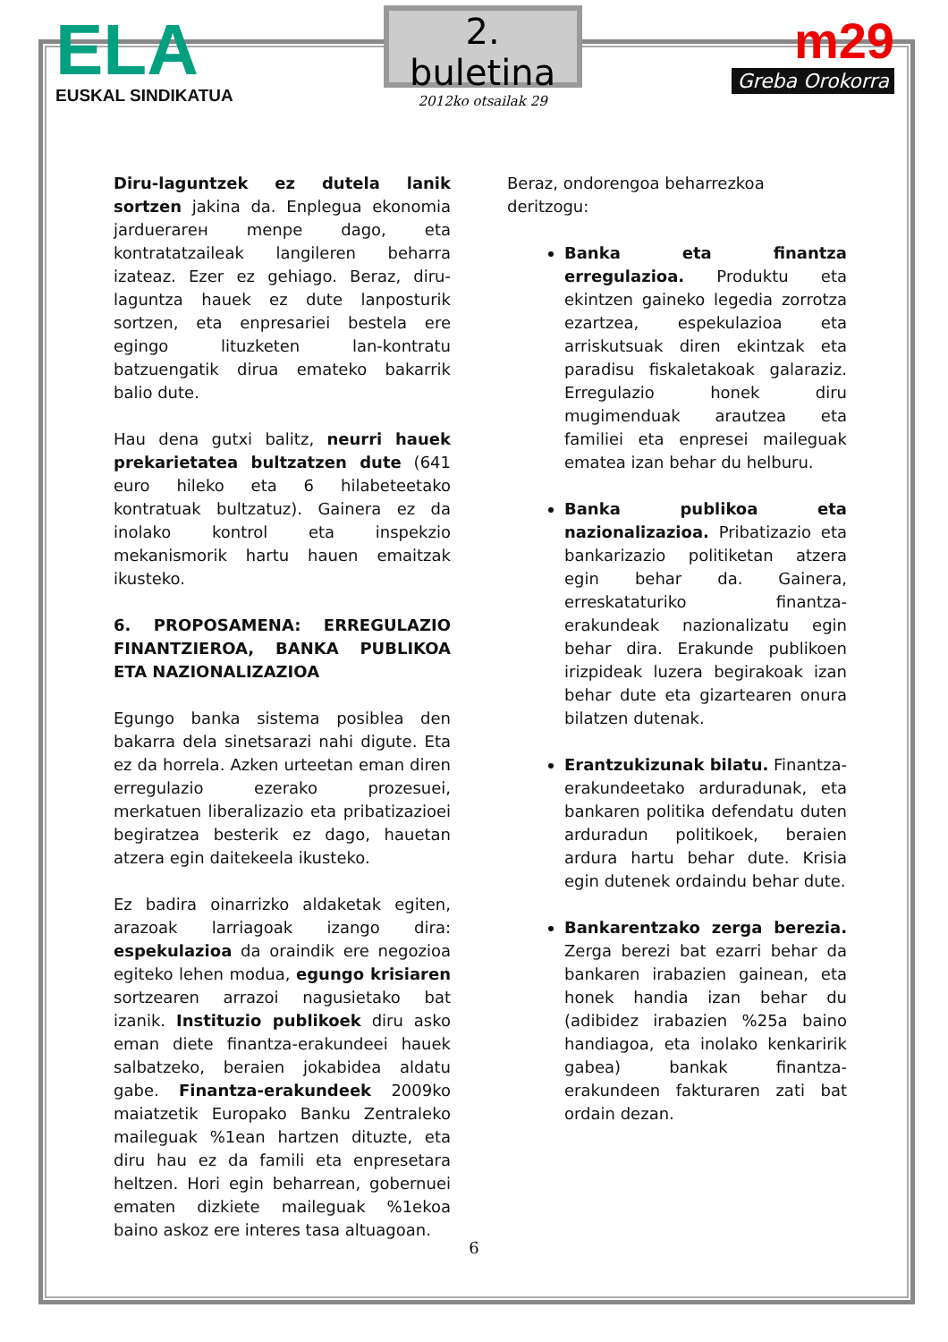ELA
EUSKAL SINDIKATUA
2. buletina
2012ko otsailak 29
m29
Greba Orokorra
Diru-laguntzek ez dutela lanik sortzen jakina da. Enplegua ekonomia jarduerarен menpe dago, eta kontratatzaileak langileren beharra izateaz. Ezer ez gehiago. Beraz, diru-laguntza hauek ez dute lanposturik sortzen, eta enpresariei bestela ere egingo lituzketen lan-kontratu batzuengatik dirua emateko bakarrik balio dute.
Hau dena gutxi balitz, neurri hauek prekarietatea bultzatzen dute (641 euro hileko eta 6 hilabeteetako kontratuak bultzatuz). Gainera ez da inolako kontrol eta inspekzio mekanismorik hartu hauen emaitzak ikusteko.
6. PROPOSAMENA: ERREGULAZIO FINANTZIEROA, BANKA PUBLIKOA ETA NAZIONALIZAZIOA
Egungo banka sistema posiblea den bakarra dela sinetsarazi nahi digute. Eta ez da horrela. Azken urteetan eman diren erregulazio ezerako prozesuei, merkatuen liberalizazio eta pribatizazioei begiratzea besterik ez dago, hauetan atzera egin daitekeela ikusteko.
Ez badira oinarrizko aldaketak egiten, arazoak larriagoak izango dira: espekulazioa da oraindik ere negozioa egiteko lehen modua, egungo krisiaren sortzearen arrazoi nagusietako bat izanik. Instituzio publikoek diru asko eman diete finantza-erakundeei hauek salbatzeko, beraien jokabidea aldatu gabe. Finantza-erakundeek 2009ko maiatzetik Europako Banku Zentraleko maileguak %1ean hartzen dituzte, eta diru hau ez da famili eta enpresetara heltzen. Hori egin beharrean, gobernuei ematen dizkiete maileguak %1ekoa baino askoz ere interes tasa altuagoan.
Beraz, ondorengoa beharrezkoa deritzogu:
Banka eta finantza erregulazioa. Produktu eta ekintzen gaineko legedia zorrotza ezartzea, espekulazioa eta arriskutsuak diren ekintzak eta paradisu fiskaletakoak galaraziz. Erregulazio honek diru mugimenduak arautzea eta familiei eta enpresei maileguak ematea izan behar du helburu.
Banka publikoa eta nazionalizazioa. Pribatizazio eta bankarizazio politiketan atzera egin behar da. Gainera, erreskataturiko finantza-erakundeak nazionalizatu egin behar dira. Erakunde publikoen irizpideak luzera begirakoak izan behar dute eta gizartearen onura bilatzen dutenak.
Erantzukizunak bilatu. Finantza-erakundeetako arduradunak, eta bankaren politika defendatu duten arduradun politikoek, beraien ardura hartu behar dute. Krisia egin dutenek ordaindu behar dute.
Bankarentzako zerga berezia. Zerga berezi bat ezarri behar da bankaren irabazien gainean, eta honek handia izan behar du (adibidez irabazien %25a baino handiagoa, eta inolako kenkaririk gabea) bankak finantza-erakundeen fakturaren zati bat ordain dezan.
6